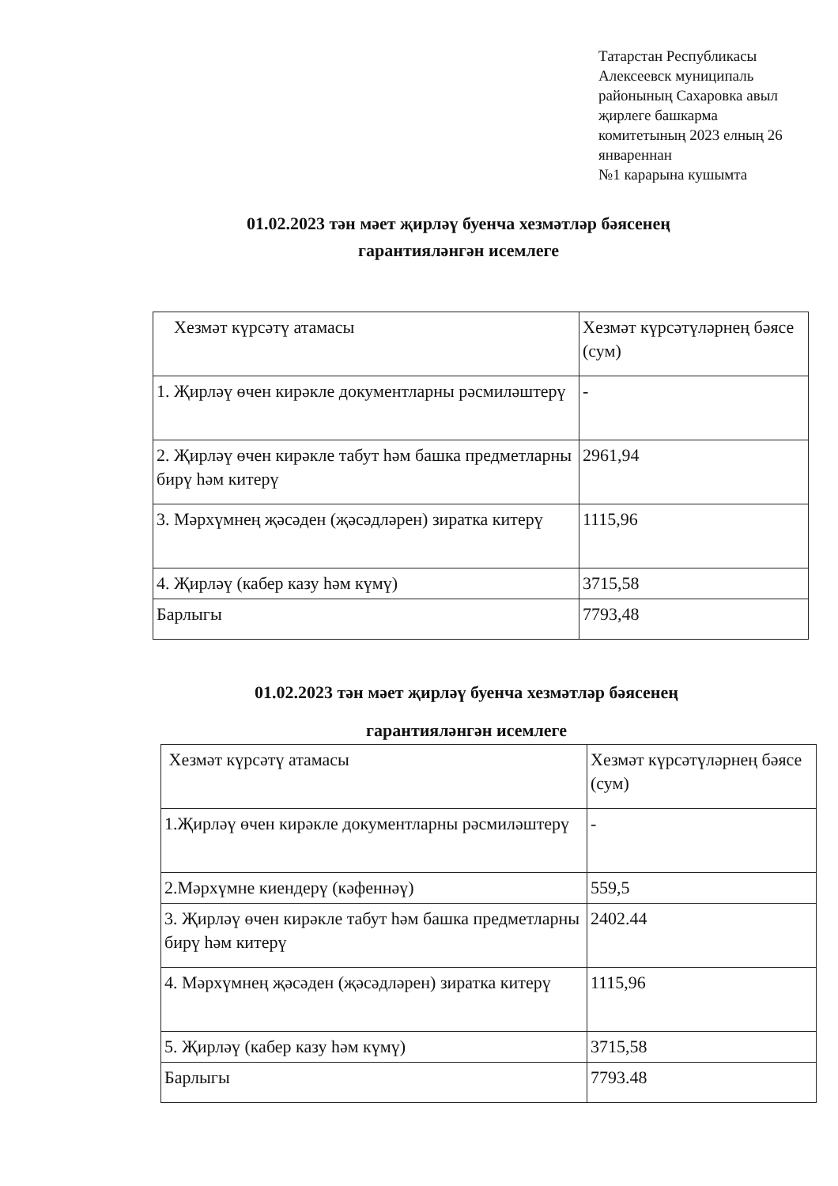Татарстан Республикасы
Алексеевск муниципаль
районының Сахаровка авыл
җирлеге башкарма
комитетының 2023 елның 26
январеннан
№1 карарына кушымта
01.02.2023 тән мәет җирләү буенча хезмәтләр бәясенең гарантияләнгән исемлеге
| Хезмәт күрсәтү атамасы | Хезмәт күрсәтүләрнең бәясе (сум) |
| 1. Җирләү өчен кирәкле документларны рәсмиләштерү | - |
| 2. Җирләү өчен кирәкле табут һәм башка предметларны бирү һәм китерү | 2961,94 |
| 3. Мәрхүмнең җәсәден (җәсәдләрен) зиратка китерү | 1115,96 |
| 4. Җирләү (кабер казу һәм күмү) | 3715,58 |
| Барлыгы | 7793,48 |
01.02.2023 тән мәет җирләү буенча хезмәтләр бәясенең гарантияләнгән исемлеге
| Хезмәт күрсәтү атамасы | Хезмәт күрсәтүләрнең бәясе (сум) |
| 1.Җирләү өчен кирәкле документларны рәсмиләштерү | - |
| 2.Мәрхүмне киендерү (кәфеннәү) | 559,5 |
| 3. Җирләү өчен кирәкле табут һәм башка предметларны бирү һәм китерү | 2402.44 |
| 4. Мәрхүмнең җәсәден (җәсәдләрен) зиратка китерү | 1115,96 |
| 5. Җирләү (кабер казу һәм күмү) | 3715,58 |
| Барлыгы | 7793.48 |